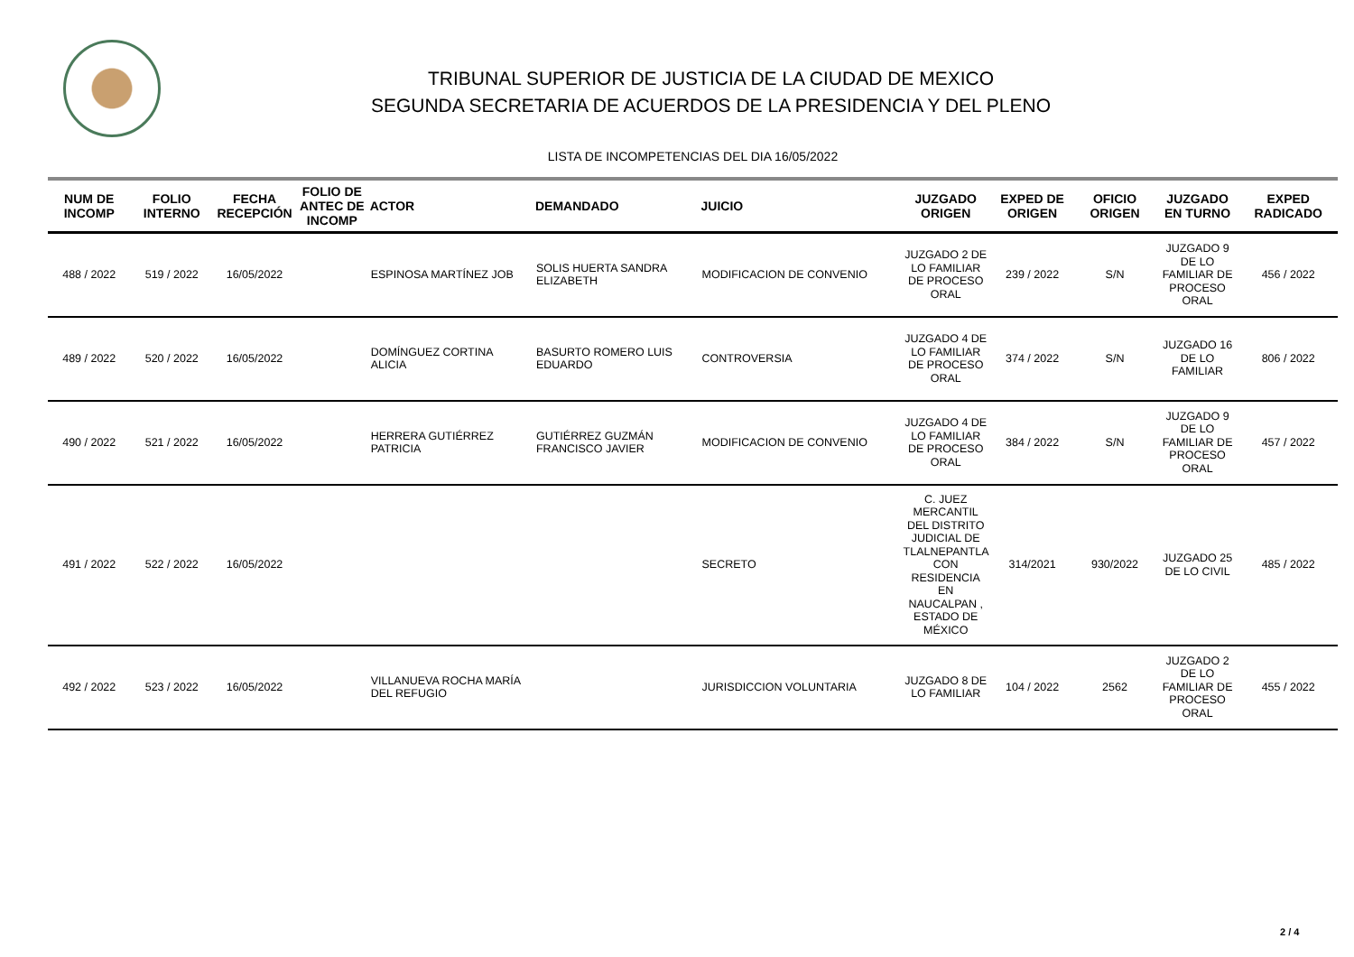TRIBUNAL SUPERIOR DE JUSTICIA DE LA CIUDAD DE MEXICO
SEGUNDA SECRETARIA DE ACUERDOS DE LA PRESIDENCIA Y DEL PLENO
LISTA DE INCOMPETENCIAS DEL DIA 16/05/2022
| NUM DE INCOMP | FOLIO INTERNO | FECHA RECEPCIÓN | FOLIO DE ANTEC DE INCOMP | ACTOR | DEMANDADO | JUICIO | JUZGADO ORIGEN | EXPED DE ORIGEN | OFICIO ORIGEN | JUZGADO EN TURNO | EXPED RADICADO |
| --- | --- | --- | --- | --- | --- | --- | --- | --- | --- | --- | --- |
| 488 / 2022 | 519 / 2022 | 16/05/2022 | | ESPINOSA MARTÍNEZ JOB | SOLIS HUERTA SANDRA ELIZABETH | MODIFICACION DE CONVENIO | JUZGADO 2 DE LO FAMILIAR DE PROCESO ORAL | 239 / 2022 | S/N | JUZGADO 9 DE LO FAMILIAR DE PROCESO ORAL | 456 / 2022 |
| 489 / 2022 | 520 / 2022 | 16/05/2022 | | DOMÍNGUEZ CORTINA ALICIA | BASURTO ROMERO LUIS EDUARDO | CONTROVERSIA | JUZGADO 4 DE LO FAMILIAR DE PROCESO ORAL | 374 / 2022 | S/N | JUZGADO 16 DE LO FAMILIAR | 806 / 2022 |
| 490 / 2022 | 521 / 2022 | 16/05/2022 | | HERRERA GUTIÉRREZ PATRICIA | GUTIÉRREZ GUZMÁN FRANCISCO JAVIER | MODIFICACION DE CONVENIO | JUZGADO 4 DE LO FAMILIAR DE PROCESO ORAL | 384 / 2022 | S/N | JUZGADO 9 DE LO FAMILIAR DE PROCESO ORAL | 457 / 2022 |
| 491 / 2022 | 522 / 2022 | 16/05/2022 | | | | SECRETO | C. JUEZ MERCANTIL DEL DISTRITO JUDICIAL DE TLALNEPANTLA CON RESIDENCIA EN NAUCALPAN , ESTADO DE MÉXICO | 314/2021 | 930/2022 | JUZGADO 25 DE LO CIVIL | 485 / 2022 |
| 492 / 2022 | 523 / 2022 | 16/05/2022 | | VILLANUEVA ROCHA MARÍA DEL REFUGIO | | JURISDICCION VOLUNTARIA | JUZGADO 8 DE LO FAMILIAR | 104 / 2022 | 2562 | JUZGADO 2 DE LO FAMILIAR DE PROCESO ORAL | 455 / 2022 |
2 / 4